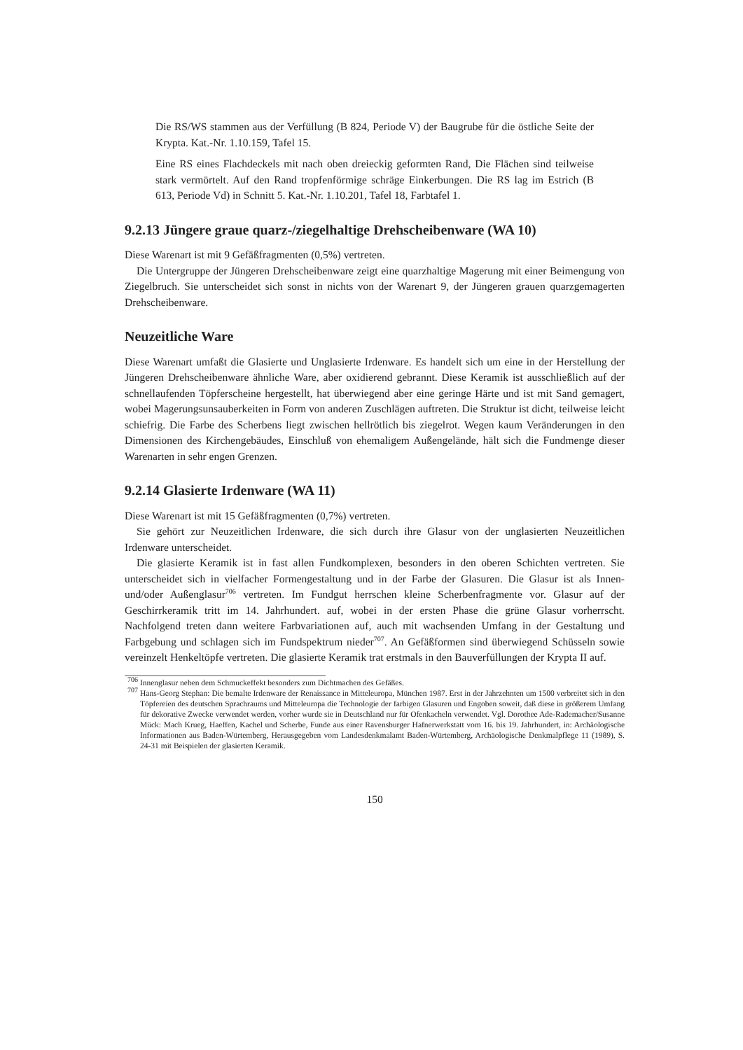Die RS/WS stammen aus der Verfüllung (B 824, Periode V) der Baugrube für die östliche Seite der Krypta. Kat.-Nr. 1.10.159, Tafel 15.
Eine RS eines Flachdeckels mit nach oben dreieckig geformten Rand, Die Flächen sind teilweise stark vermörtelt. Auf den Rand tropfenförmige schräge Einkerbungen. Die RS lag im Estrich (B 613, Periode Vd) in Schnitt 5. Kat.-Nr. 1.10.201, Tafel 18, Farbtafel 1.
9.2.13 Jüngere graue quarz-/ziegelhaltige Drehscheibenware (WA 10)
Diese Warenart ist mit 9 Gefäßfragmenten (0,5%) vertreten.
Die Untergruppe der Jüngeren Drehscheibenware zeigt eine quarzhaltige Magerung mit einer Beimengung von Ziegelbruch. Sie unterscheidet sich sonst in nichts von der Warenart 9, der Jüngeren grauen quarzgemagerten Drehscheibenware.
Neuzeitliche Ware
Diese Warenart umfaßt die Glasierte und Unglasierte Irdenware. Es handelt sich um eine in der Herstellung der Jüngeren Drehscheibenware ähnliche Ware, aber oxidierend gebrannt. Diese Keramik ist ausschließlich auf der schnellaufenden Töpferscheine hergestellt, hat überwiegend aber eine geringe Härte und ist mit Sand gemagert, wobei Magerungsunsauberkeiten in Form von anderen Zuschlägen auftreten. Die Struktur ist dicht, teilweise leicht schiefrig. Die Farbe des Scherbens liegt zwischen hellrötlich bis ziegelrot. Wegen kaum Veränderungen in den Dimensionen des Kirchengebäudes, Einschluß von ehemaligem Außengelände, hält sich die Fundmenge dieser Warenarten in sehr engen Grenzen.
9.2.14 Glasierte Irdenware (WA 11)
Diese Warenart ist mit 15 Gefäßfragmenten (0,7%) vertreten.
Sie gehört zur Neuzeitlichen Irdenware, die sich durch ihre Glasur von der unglasierten Neuzeitlichen Irdenware unterscheidet.
Die glasierte Keramik ist in fast allen Fundkomplexen, besonders in den oberen Schichten vertreten. Sie unterscheidet sich in vielfacher Formengestaltung und in der Farbe der Glasuren. Die Glasur ist als Innen- und/oder Außenglasur<sup>706</sup> vertreten. Im Fundgut herrschen kleine Scherbenfragmente vor. Glasur auf der Geschirrkeramik tritt im 14. Jahrhundert. auf, wobei in der ersten Phase die grüne Glasur vorherrscht. Nachfolgend treten dann weitere Farbvariationen auf, auch mit wachsenden Umfang in der Gestaltung und Farbgebung und schlagen sich im Fundspektrum nieder<sup>707</sup>. An Gefäßformen sind überwiegend Schüsseln sowie vereinzelt Henkeltöpfe vertreten. Die glasierte Keramik trat erstmals in den Bauverfüllungen der Krypta II auf.
<sup>706</sup> Innenglasur neben dem Schmuckeffekt besonders zum Dichtmachen des Gefäßes.
<sup>707</sup> Hans-Georg Stephan: Die bemalte Irdenware der Renaissance in Mitteleuropa, München 1987. Erst in der Jahrzehnten um 1500 verbreitet sich in den Töpfereien des deutschen Sprachraums und Mitteleuropa die Technologie der farbigen Glasuren und Engoben soweit, daß diese in größerem Umfang für dekorative Zwecke verwendet werden, vorher wurde sie in Deutschland nur für Ofenkacheln verwendet. Vgl. Dorothee Ade-Rademacher/Susanne Mück: Mach Krueg, Haeffen, Kachel und Scherbe, Funde aus einer Ravensburger Hafnerwerkstatt vom 16. bis 19. Jahrhundert, in: Archäologische Informationen aus Baden-Würtemberg, Herausgegeben vom Landesdenkmalamt Baden-Würtemberg, Archäologische Denkmalpflege 11 (1989), S. 24-31 mit Beispielen der glasierten Keramik.
150